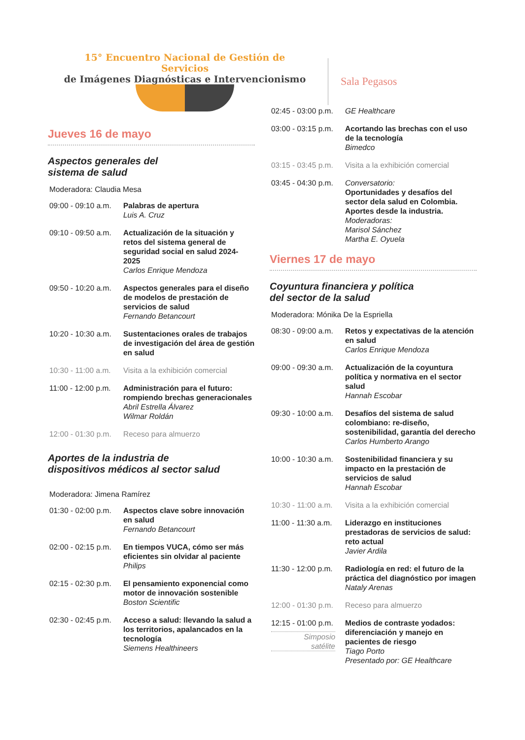15° Encuentro Nacional de Gestión de Servicios
de Imágenes Diagnósticas e Intervencionismo
Sala Pegasos
Jueves 16 de mayo
Aspectos generales del
sistema de salud
Moderadora: Claudia Mesa
09:00 - 09:10 a.m.
Palabras de apertura
Luis A. Cruz
09:10 - 09:50 a.m.
Actualización de la situación y retos del sistema general de seguridad social en salud 2024-2025
Carlos Enrique Mendoza
09:50 - 10:20 a.m.
Aspectos generales para el diseño de modelos de prestación de servicios de salud
Fernando Betancourt
10:20 - 10:30 a.m.
Sustentaciones orales de trabajos de investigación del área de gestión en salud
10:30 - 11:00 a.m.
Visita a la exhibición comercial
11:00 - 12:00 p.m.
Administración para el futuro: rompiendo brechas generacionales
Abril Estrella Álvarez
Wilmar Roldán
12:00 - 01:30 p.m.
Receso para almuerzo
Aportes de la industria de
dispositivos médicos al sector salud
Moderadora: Jimena Ramírez
01:30 - 02:00 p.m.
Aspectos clave sobre innovación en salud
Fernando Betancourt
02:00 - 02:15 p.m.
En tiempos VUCA, cómo ser más eficientes sin olvidar al paciente
Philips
02:15 - 02:30 p.m.
El pensamiento exponencial como motor de innovación sostenible
Boston Scientific
02:30 - 02:45 p.m.
Acceso a salud: llevando la salud a los territorios, apalancados en la tecnología
Siemens Healthineers
02:45 - 03:00 p.m.
GE Healthcare
03:00 - 03:15 p.m.
Acortando las brechas con el uso de la tecnología
Bimedco
03:15 - 03:45 p.m.
Visita a la exhibición comercial
03:45 - 04:30 p.m.
Conversatorio:
Oportunidades y desafíos del sector dela salud en Colombia. Aportes desde la industria.
Moderadoras:
Marisol Sánchez
Martha E. Oyuela
Viernes 17 de mayo
Coyuntura financiera y política
del sector de la salud
Moderadora: Mónika De la Espriella
08:30 - 09:00 a.m.
Retos y expectativas de la atención en salud
Carlos Enrique Mendoza
09:00 - 09:30 a.m.
Actualización de la coyuntura política y normativa en el sector salud
Hannah Escobar
09:30 - 10:00 a.m.
Desafíos del sistema de salud colombiano: re-diseño, sostenibilidad, garantía del derecho
Carlos Humberto Arango
10:00 - 10:30 a.m.
Sostenibilidad financiera y su impacto en la prestación de servicios de salud
Hannah Escobar
10:30 - 11:00 a.m.
Visita a la exhibición comercial
11:00 - 11:30 a.m.
Liderazgo en instituciones prestadoras de servicios de salud: reto actual
Javier Ardila
11:30 - 12:00 p.m.
Radiología en red: el futuro de la práctica del diagnóstico por imagen
Nataly Arenas
12:00 - 01:30 p.m.
Receso para almuerzo
12:15 - 01:00 p.m.
Simposio
satélite
Medios de contraste yodados: diferenciación y manejo en pacientes de riesgo
Tiago Porto
Presentado por: GE Healthcare